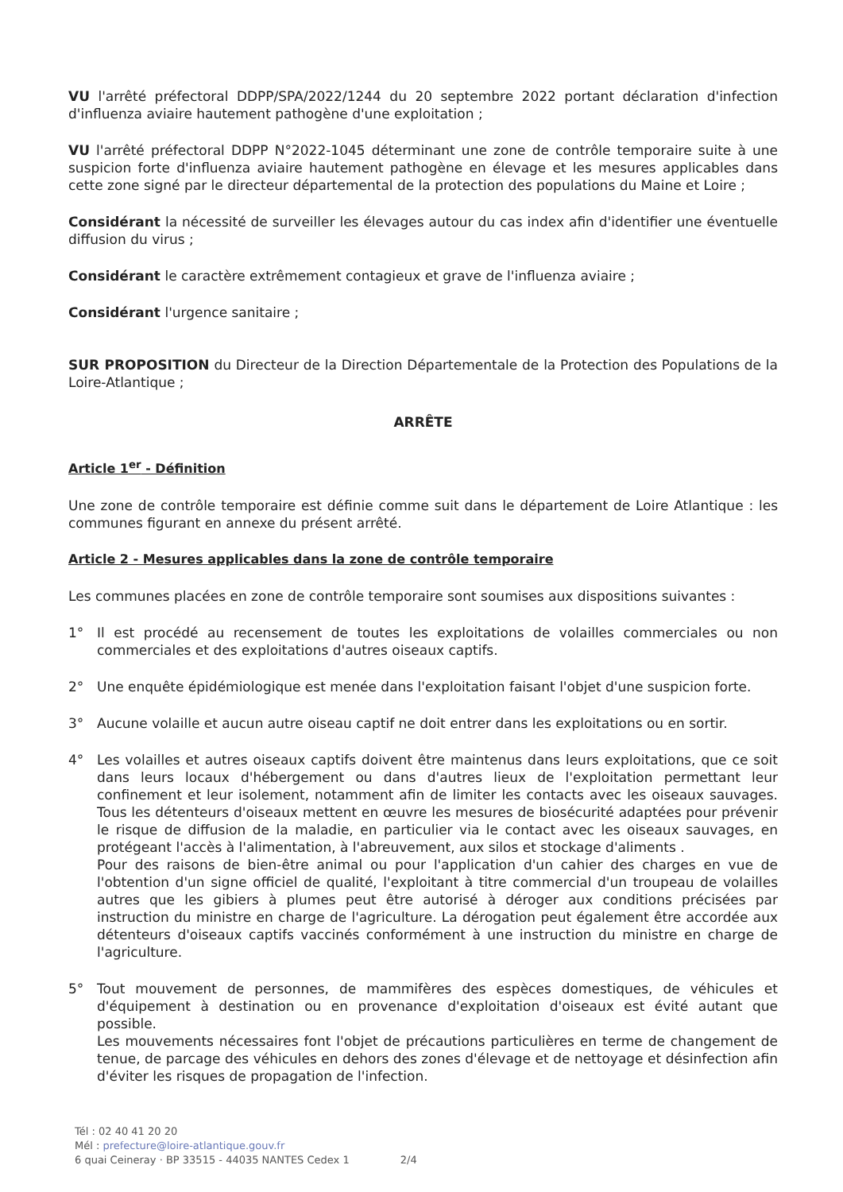VU l'arrêté préfectoral DDPP/SPA/2022/1244 du 20 septembre 2022 portant déclaration d'infection d'influenza aviaire hautement pathogène d'une exploitation ;
VU l'arrêté préfectoral DDPP N°2022-1045 déterminant une zone de contrôle temporaire suite à une suspicion forte d'influenza aviaire hautement pathogène en élevage et les mesures applicables dans cette zone signé par le directeur départemental de la protection des populations du Maine et Loire ;
Considérant la nécessité de surveiller les élevages autour du cas index afin d'identifier une éventuelle diffusion du virus ;
Considérant le caractère extrêmement contagieux et grave de l'influenza aviaire ;
Considérant l'urgence sanitaire ;
SUR PROPOSITION du Directeur de la Direction Départementale de la Protection des Populations de la Loire-Atlantique ;
ARRÊTE
Article 1<sup>er</sup> - Définition
Une zone de contrôle temporaire est définie comme suit dans le département de Loire Atlantique : les communes figurant en annexe du présent arrêté.
Article 2 - Mesures applicables dans la zone de contrôle temporaire
Les communes placées en zone de contrôle temporaire sont soumises aux dispositions suivantes :
1° Il est procédé au recensement de toutes les exploitations de volailles commerciales ou non commerciales et des exploitations d'autres oiseaux captifs.
2° Une enquête épidémiologique est menée dans l'exploitation faisant l'objet d'une suspicion forte.
3° Aucune volaille et aucun autre oiseau captif ne doit entrer dans les exploitations ou en sortir.
4° Les volailles et autres oiseaux captifs doivent être maintenus dans leurs exploitations, que ce soit dans leurs locaux d'hébergement ou dans d'autres lieux de l'exploitation permettant leur confinement et leur isolement, notamment afin de limiter les contacts avec les oiseaux sauvages. Tous les détenteurs d'oiseaux mettent en œuvre les mesures de biosécurité adaptées pour prévenir le risque de diffusion de la maladie, en particulier via le contact avec les oiseaux sauvages, en protégeant l'accès à l'alimentation, à l'abreuvement, aux silos et stockage d'aliments .
Pour des raisons de bien-être animal ou pour l'application d'un cahier des charges en vue de l'obtention d'un signe officiel de qualité, l'exploitant à titre commercial d'un troupeau de volailles autres que les gibiers à plumes peut être autorisé à déroger aux conditions précisées par instruction du ministre en charge de l'agriculture. La dérogation peut également être accordée aux détenteurs d'oiseaux captifs vaccinés conformément à une instruction du ministre en charge de l'agriculture.
5° Tout mouvement de personnes, de mammifères des espèces domestiques, de véhicules et d'équipement à destination ou en provenance d'exploitation d'oiseaux est évité autant que possible.
Les mouvements nécessaires font l'objet de précautions particulières en terme de changement de tenue, de parcage des véhicules en dehors des zones d'élevage et de nettoyage et désinfection afin d'éviter les risques de propagation de l'infection.
Tél : 02 40 41 20 20
Mél : prefecture@loire-atlantique.gouv.fr
6 quai Ceineray · BP 33515 - 44035 NANTES Cedex 1 2/4